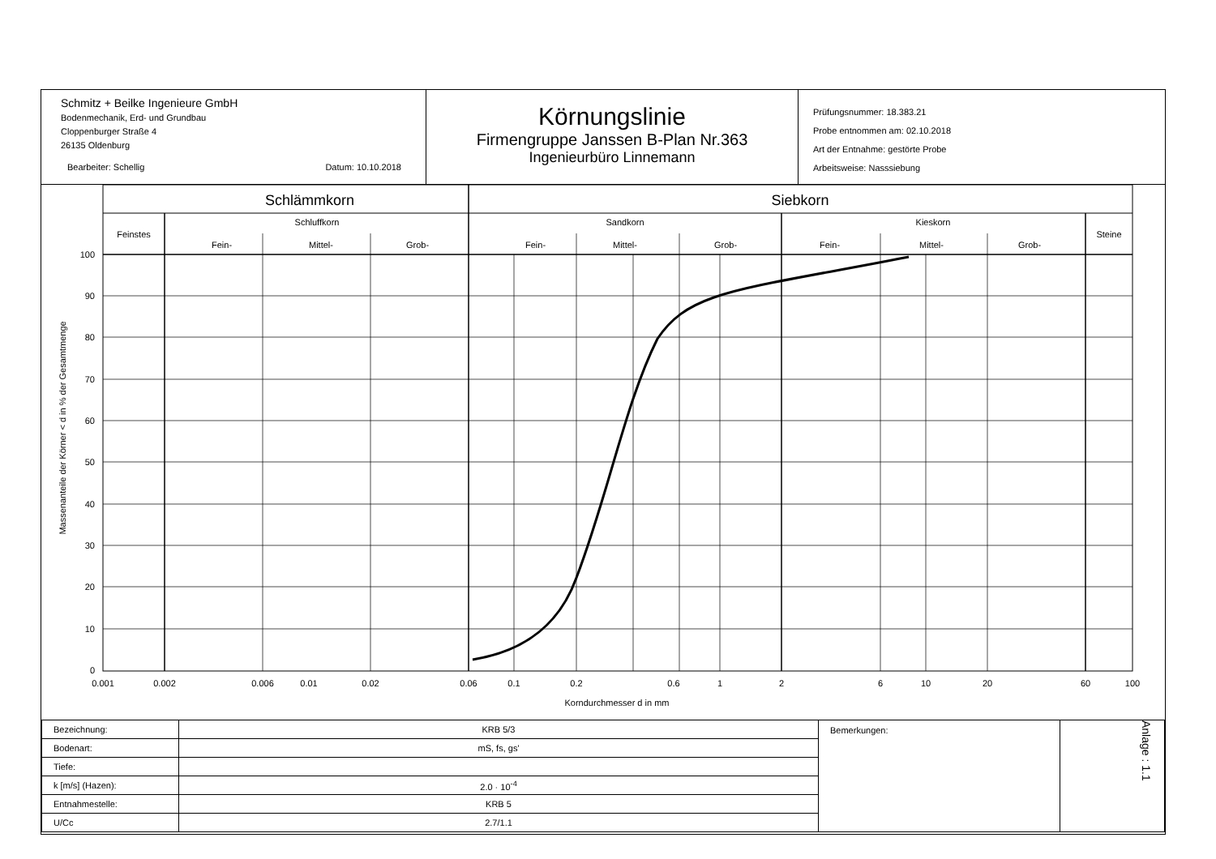Schmitz + Beilke Ingenieure GmbH
Bodenmechanik, Erd- und Grundbau
Cloppenburger Straße 4
26135 Oldenburg
Bearbeiter: Schellig Datum: 10.10.2018
Körnungslinie
Firmengruppe Janssen B-Plan Nr.363
Ingenieurbüro Linnemann
Prüfungsnummer: 18.383.21
Probe entnommen am: 02.10.2018
Art der Entnahme: gestörte Probe
Arbeitsweise: Nasssiebung
Schlämmkorn
Siebkorn
Feinstes
Schluffkorn
Sandkorn
Kieskorn
Steine
Fein-
Mittel-
Grob-
Fein-
Mittel-
Grob-
Fein-
Mittel-
Grob-
100
90
80
70
60
50
40
30
20
10
0
Massenanteile der Körner < d in % der Gesamtmenge
0.001
0.002
0.006
0.01
0.02
0.06
0.1
0.2
0.6
1
2
6
10
20
60
100
Korndurchmesser d in mm
| Bezeichnung: | KRB 5/3 | Bemerkungen: | Anlage : 1.1 |
| Bodenart: | mS, fs, gs' | | |
| Tiefe: | | | |
| k [m/s] (Hazen): | 2.0 · 10<sup>-4</sup> | | |
| Entnahmestelle: | KRB 5 | | |
| U/Cc | 2.7/1.1 | | |